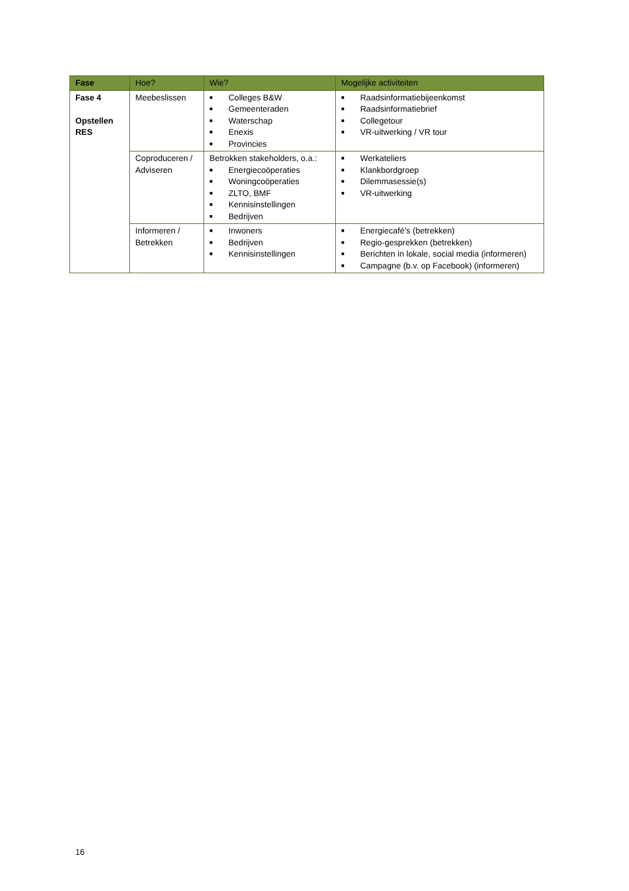| Fase | Hoe? | Wie? | Mogelijke activiteiten |
| --- | --- | --- | --- |
| Fase 4 Opstellen RES | Meebeslissen | ■ Colleges B&W ■ Gemeenteraden ■ Waterschap ■ Enexis ■ Provincies | ■ Raadsinformatiebijeenkomst ■ Raadsinformatiebrief ■ Collegetour ■ VR-uitwerking / VR tour |
| | Coproduceren / Adviseren | Betrokken stakeholders, o.a.: ■ Energiecoöperaties ■ Woningcoöperaties ■ ZLTO, BMF ■ Kennisinstellingen ■ Bedrijven | ■ Werkateliers ■ Klankbordgroep ■ Dilemmasessie(s) ■ VR-uitwerking |
| | Informeren / Betrekken | ■ Inwoners ■ Bedrijven ■ Kennisinstellingen | ■ Energiecafé’s (betrekken) ■ Regio-gesprekken (betrekken) ■ Berichten in lokale, social media (informeren) ■ Campagne (b.v. op Facebook) (informeren) |
16